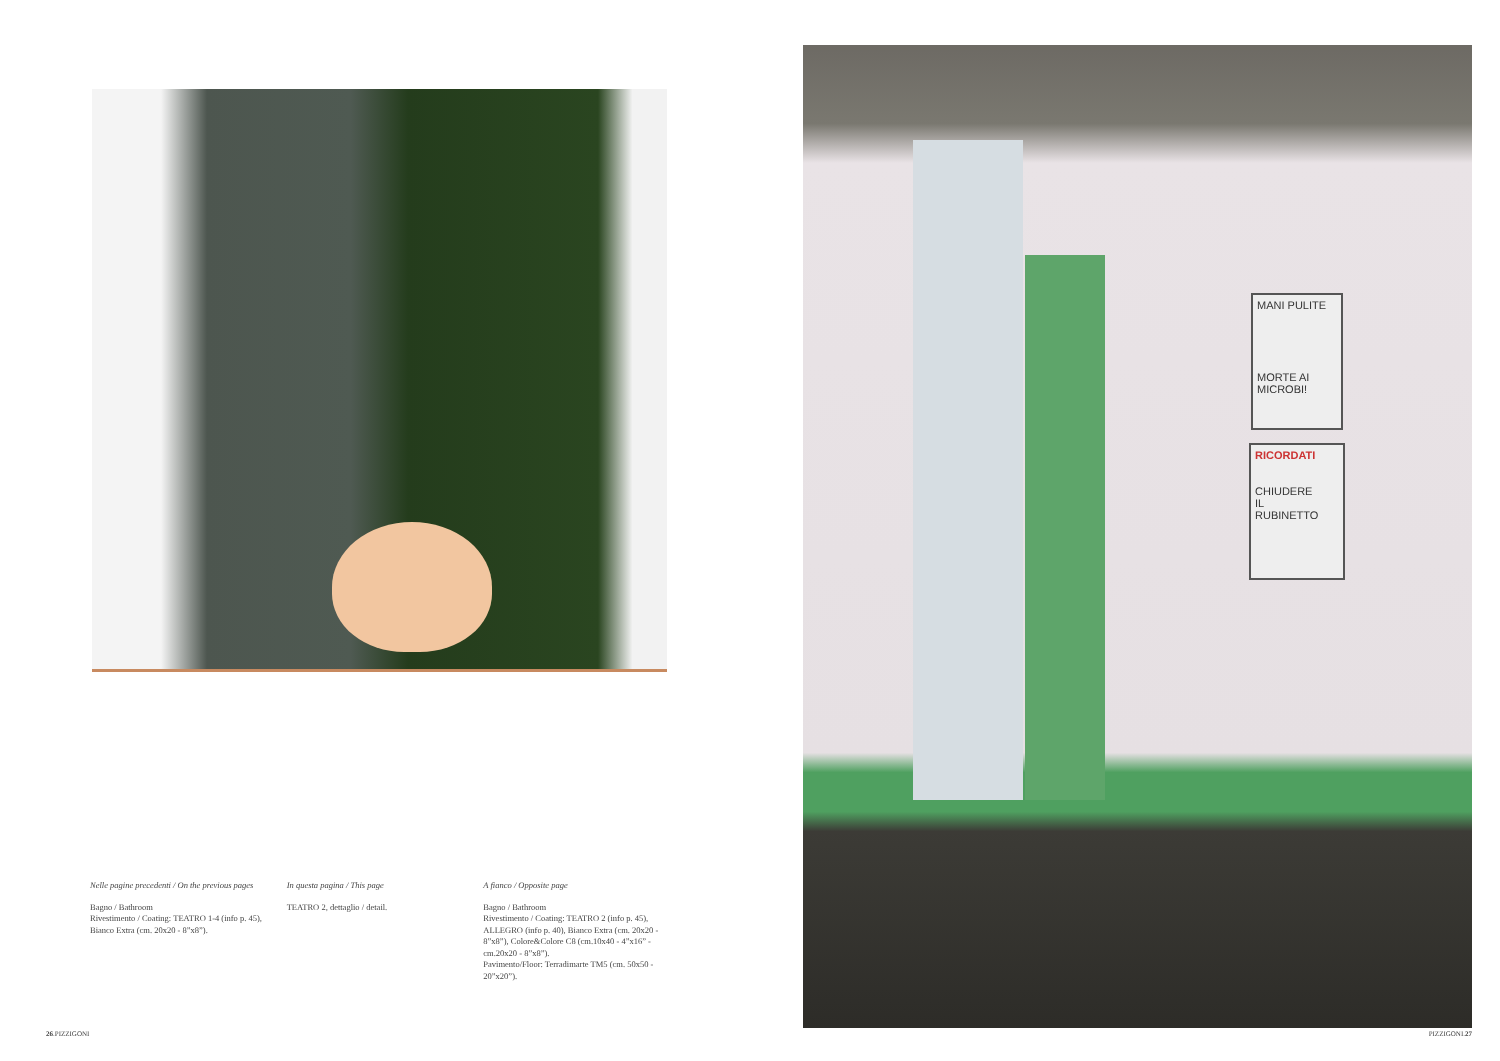Nelle pagine precedenti / On the previous pages
Bagno / Bathroom
Rivestimento / Coating: TEATRO 1-4 (info p. 45), Bianco Extra (cm. 20x20 - 8”x8”).
In questa pagina / This page
TEATRO 2, dettaglio / detail.
A fianco / Opposite page
Bagno / Bathroom
Rivestimento / Coating: TEATRO 2 (info p. 45), ALLEGRO (info p. 40), Bianco Extra (cm. 20x20 - 8”x8”), Colore&Colore C8 (cm.10x40 - 4”x16” - cm.20x20 - 8”x8”).
Pavimento/Floor: Terradimarte TM5 (cm. 50x50 - 20”x20”).
26.PIZZIGONI
MANI PULITE
MORTE AI MICROBI!
RICORDATI
CHIUDERE
IL
RUBINETTO
PIZZIGONI.27